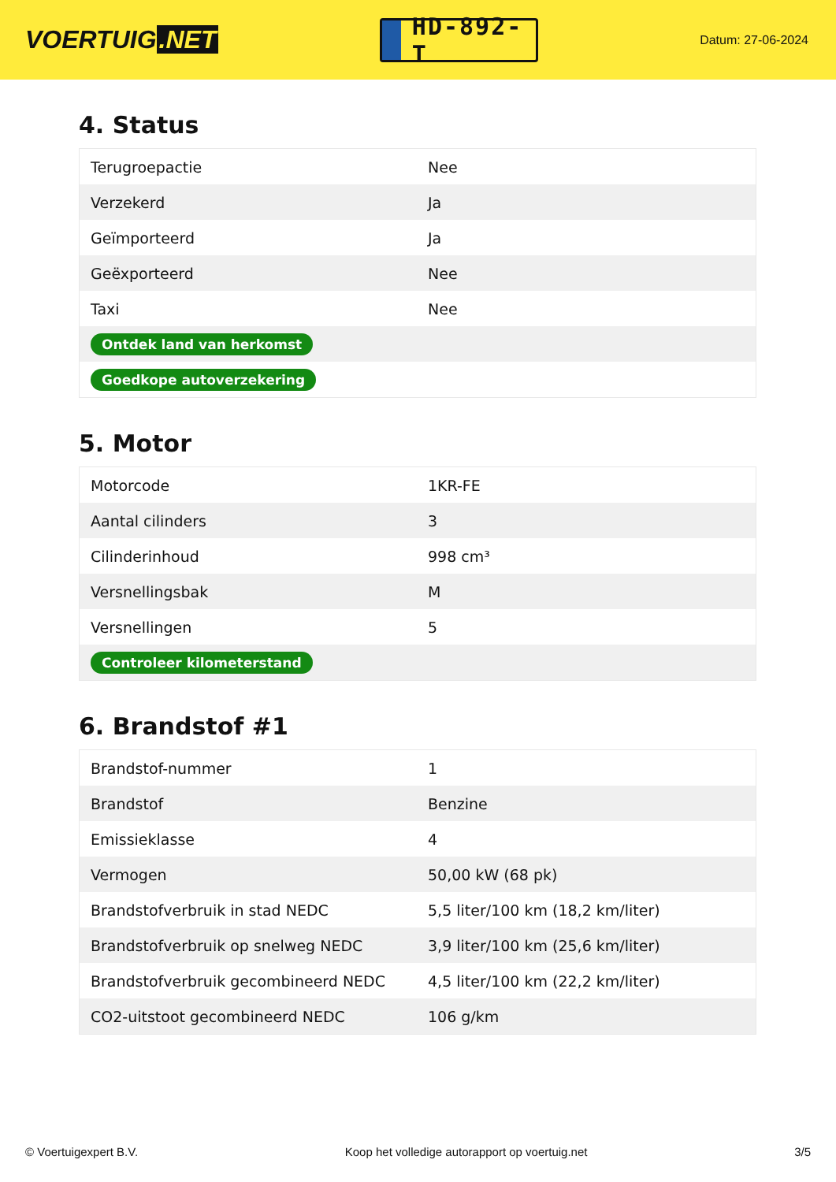VOERTUIG.NET
HD-892-T
Datum: 27-06-2024
4. Status
| Terugroepactie | Nee |
| Verzekerd | Ja |
| Geïmporteerd | Ja |
| Geëxporteerd | Nee |
| Taxi | Nee |
| Ontdek land van herkomst | |
| Goedkope autoverzekering | |
5. Motor
| Motorcode | 1KR-FE |
| Aantal cilinders | 3 |
| Cilinderinhoud | 998 cm³ |
| Versnellingsbak | M |
| Versnellingen | 5 |
| Controleer kilometerstand | |
6. Brandstof #1
| Brandstof-nummer | 1 |
| Brandstof | Benzine |
| Emissieklasse | 4 |
| Vermogen | 50,00 kW (68 pk) |
| Brandstofverbruik in stad NEDC | 5,5 liter/100 km (18,2 km/liter) |
| Brandstofverbruik op snelweg NEDC | 3,9 liter/100 km (25,6 km/liter) |
| Brandstofverbruik gecombineerd NEDC | 4,5 liter/100 km (22,2 km/liter) |
| CO2-uitstoot gecombineerd NEDC | 106 g/km |
© Voertuigexpert B.V. Koop het volledige autorapport op voertuig.net 3/5